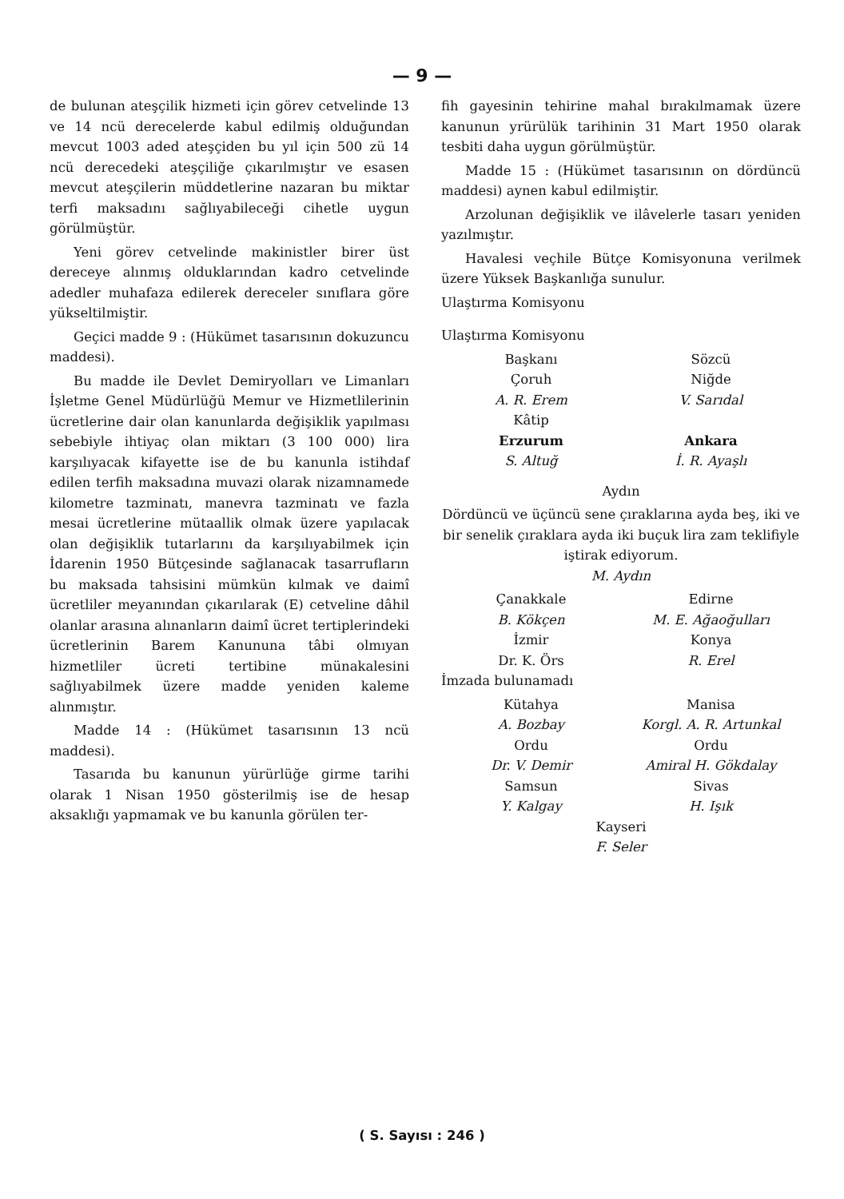— 9 —
de bulunan ateşçilik hizmeti için görev cetvelinde 13 ve 14 ncü derecelerde kabul edilmiş olduğundan mevcut 1003 aded ateşçiden bu yıl için 500 zü 14 ncü derecedeki ateşçiliğe çıkarılmıştır ve esasen mevcut ateşçilerin müddetlerine nazaran bu miktar terfi maksadını sağlıyabileceği cihetle uygun görülmüştür.
Yeni görev cetvelinde makinistler birer üst dereceye alınmış olduklarından kadro cetvelinde adedler muhafaza edilerek dereceler sınıflara göre yükseltilmiştir.
Geçici madde 9 : (Hükümet tasarısının dokuzuncu maddesi).
Bu madde ile Devlet Demiryolları ve Limanları İşletme Genel Müdürlüğü Memur ve Hizmetlilerinin ücretlerine dair olan kanunlarda değişiklik yapılması sebebiyle ihtiyaç olan miktarı (3 100 000) lira karşılıyacak kifayette ise de bu kanunla istihdaf edilen terfih maksadına muvazi olarak nizamnamede kilometre tazminatı, manevra tazminatı ve fazla mesai ücretlerine mütaallik olmak üzere yapılacak olan değişiklik tutarlarını da karşılıyabilmek için İdarenin 1950 Bütçesinde sağlanacak tasarrufların bu maksada tahsisini mümkün kılmak ve daimî ücretliler meyanından çıkarılarak (E) cetveline dâhil olanlar arasına alınanların daimî ücret tertiplerindeki ücretlerinin Barem Kanununa tâbi olmıyan hizmetliler ücreti tertibine münakalesini sağlıyabilmek üzere madde yeniden kaleme alınmıştır.
Madde 14 : (Hükümet tasarısının 13 ncü maddesi).
Tasarıda bu kanunun yürürlüğe girme tarihi olarak 1 Nisan 1950 gösterilmiş ise de hesap aksaklığı yapmamak ve bu kanunla görülen ter-
fih gayesinin tehirine mahal bırakılmamak üzere kanunun yrürülük tarihinin 31 Mart 1950 olarak tesbiti daha uygun görülmüştür.
Madde 15 : (Hükümet tasarısının on dördüncü maddesi) aynen kabul edilmiştir.
Arzolunan değişiklik ve ilâvelerle tasarı yeniden yazılmıştır.
Havalesi veçhile Bütçe Komisyonuna verilmek üzere Yüksek Başkanlığa sunulur.
Ulaştırma Komisyonu
Ulaştırma Komisyonu
Başkanı
Çoruh
A. R. Erem
Kâtip
Erzurum
S. Altuğ
Sözcü
Niğde
V. Sarıdal
Ankara
İ. R. Ayaşlı
Aydın
Dördüncü ve üçüncü sene çıraklarına ayda beş, iki ve bir senelik çıraklara ayda iki buçuk lira zam teklifiyle iştirak ediyorum.
M. Aydın
Çanakkale
B. Kökçen
İzmir
Dr. K. Örs
Edirne
M. E. Ağaoğulları
Konya
R. Erel
İmzada bulunamadı
Kütahya
A. Bozbay
Ordu
Dr. V. Demir
Samsun
Y. Kalgay
Manisa
Korgl. A. R. Artunkal
Ordu
Amiral H. Gökdalay
Sivas
H. Işık
Kayseri
F. Seler
( S. Sayısı : 246 )